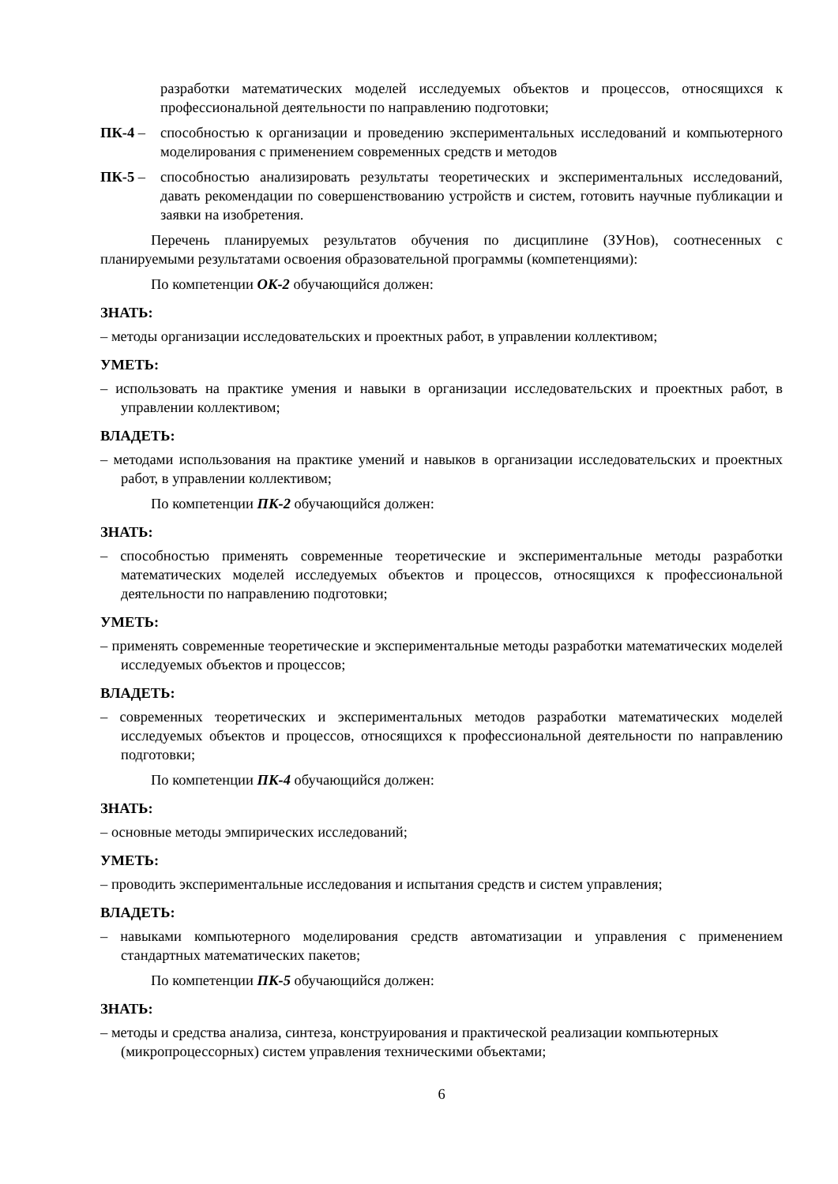разработки математических моделей исследуемых объектов и процессов, относящихся к профессиональной деятельности по направлению подготовки;
ПК-4 – способностью к организации и проведению экспериментальных исследований и компьютерного моделирования с применением современных средств и методов
ПК-5 – способностью анализировать результаты теоретических и экспериментальных исследований, давать рекомендации по совершенствованию устройств и систем, готовить научные публикации и заявки на изобретения.
Перечень планируемых результатов обучения по дисциплине (ЗУНов), соотнесенных с планируемыми результатами освоения образовательной программы (компетенциями):
По компетенции ОК-2 обучающийся должен:
ЗНАТЬ:
– методы организации исследовательских и проектных работ, в управлении коллективом;
УМЕТЬ:
– использовать на практике умения и навыки в организации исследовательских и проектных работ, в управлении коллективом;
ВЛАДЕТЬ:
– методами использования на практике умений и навыков в организации исследовательских и проектных работ, в управлении коллективом;
По компетенции ПК-2 обучающийся должен:
ЗНАТЬ:
– способностью применять современные теоретические и экспериментальные методы разработки математических моделей исследуемых объектов и процессов, относящихся к профессиональной деятельности по направлению подготовки;
УМЕТЬ:
– применять современные теоретические и экспериментальные методы разработки математических моделей исследуемых объектов и процессов;
ВЛАДЕТЬ:
– современных теоретических и экспериментальных методов разработки математических моделей исследуемых объектов и процессов, относящихся к профессиональной деятельности по направлению подготовки;
По компетенции ПК-4 обучающийся должен:
ЗНАТЬ:
– основные методы эмпирических исследований;
УМЕТЬ:
– проводить экспериментальные исследования и испытания средств и систем управления;
ВЛАДЕТЬ:
– навыками компьютерного моделирования средств автоматизации и управления с применением стандартных математических пакетов;
По компетенции ПК-5 обучающийся должен:
ЗНАТЬ:
– методы и средства анализа, синтеза, конструирования и практической реализации компьютерных (микропроцессорных) систем управления техническими объектами;
6